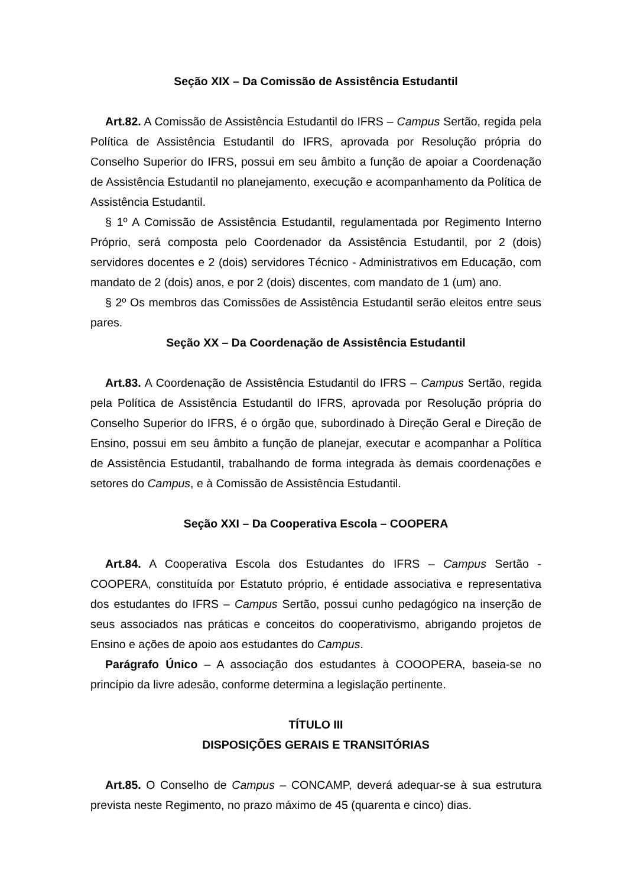Seção XIX – Da Comissão de Assistência Estudantil
Art.82. A Comissão de Assistência Estudantil do IFRS – Campus Sertão, regida pela Política de Assistência Estudantil do IFRS, aprovada por Resolução própria do Conselho Superior do IFRS, possui em seu âmbito a função de apoiar a Coordenação de Assistência Estudantil no planejamento, execução e acompanhamento da Política de Assistência Estudantil.
§ 1º A Comissão de Assistência Estudantil, regulamentada por Regimento Interno Próprio, será composta pelo Coordenador da Assistência Estudantil, por 2 (dois) servidores docentes e 2 (dois) servidores Técnico - Administrativos em Educação, com mandato de 2 (dois) anos, e por 2 (dois) discentes, com mandato de 1 (um) ano.
§ 2º Os membros das Comissões de Assistência Estudantil serão eleitos entre seus pares.
Seção XX – Da Coordenação de Assistência Estudantil
Art.83. A Coordenação de Assistência Estudantil do IFRS – Campus Sertão, regida pela Política de Assistência Estudantil do IFRS, aprovada por Resolução própria do Conselho Superior do IFRS, é o órgão que, subordinado à Direção Geral e Direção de Ensino, possui em seu âmbito a função de planejar, executar e acompanhar a Política de Assistência Estudantil, trabalhando de forma integrada às demais coordenações e setores do Campus, e à Comissão de Assistência Estudantil.
Seção XXI – Da Cooperativa Escola – COOPERA
Art.84. A Cooperativa Escola dos Estudantes do IFRS – Campus Sertão - COOPERA, constituída por Estatuto próprio, é entidade associativa e representativa dos estudantes do IFRS – Campus Sertão, possui cunho pedagógico na inserção de seus associados nas práticas e conceitos do cooperativismo, abrigando projetos de Ensino e ações de apoio aos estudantes do Campus.
Parágrafo Único – A associação dos estudantes à COOOPERA, baseia-se no princípio da livre adesão, conforme determina a legislação pertinente.
TÍTULO III
DISPOSIÇÕES GERAIS E TRANSITÓRIAS
Art.85. O Conselho de Campus – CONCAMP, deverá adequar-se à sua estrutura prevista neste Regimento, no prazo máximo de 45 (quarenta e cinco) dias.